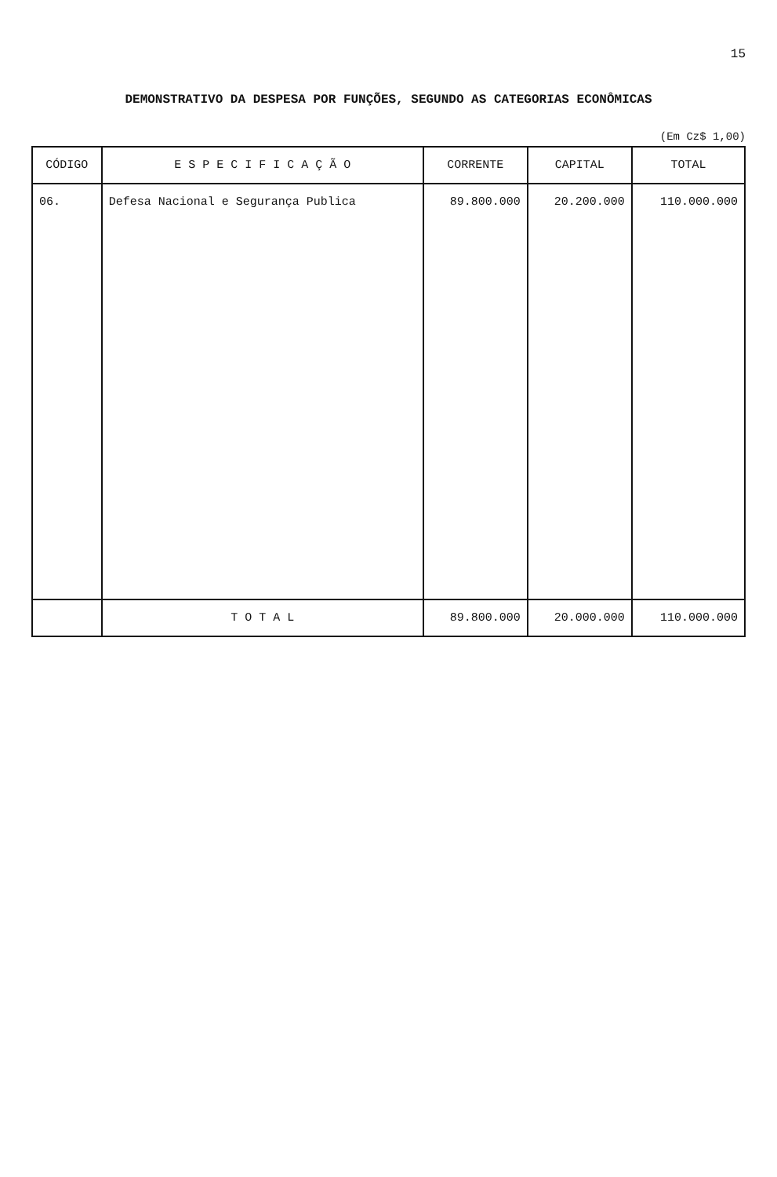15
DEMONSTRATIVO DA DESPESA POR FUNÇÕES, SEGUNDO AS CATEGORIAS ECONÔMICAS
(Em Cz$ 1,00)
| CÓDIGO | E S P E C I F I C A Ç Ã O | CORRENTE | CAPITAL | TOTAL |
| --- | --- | --- | --- | --- |
| 06. | Defesa Nacional e Segurança Publica | 89.800.000 | 20.200.000 | 110.000.000 |
| | T O T A L | 89.800.000 | 20.000.000 | 110.000.000 |